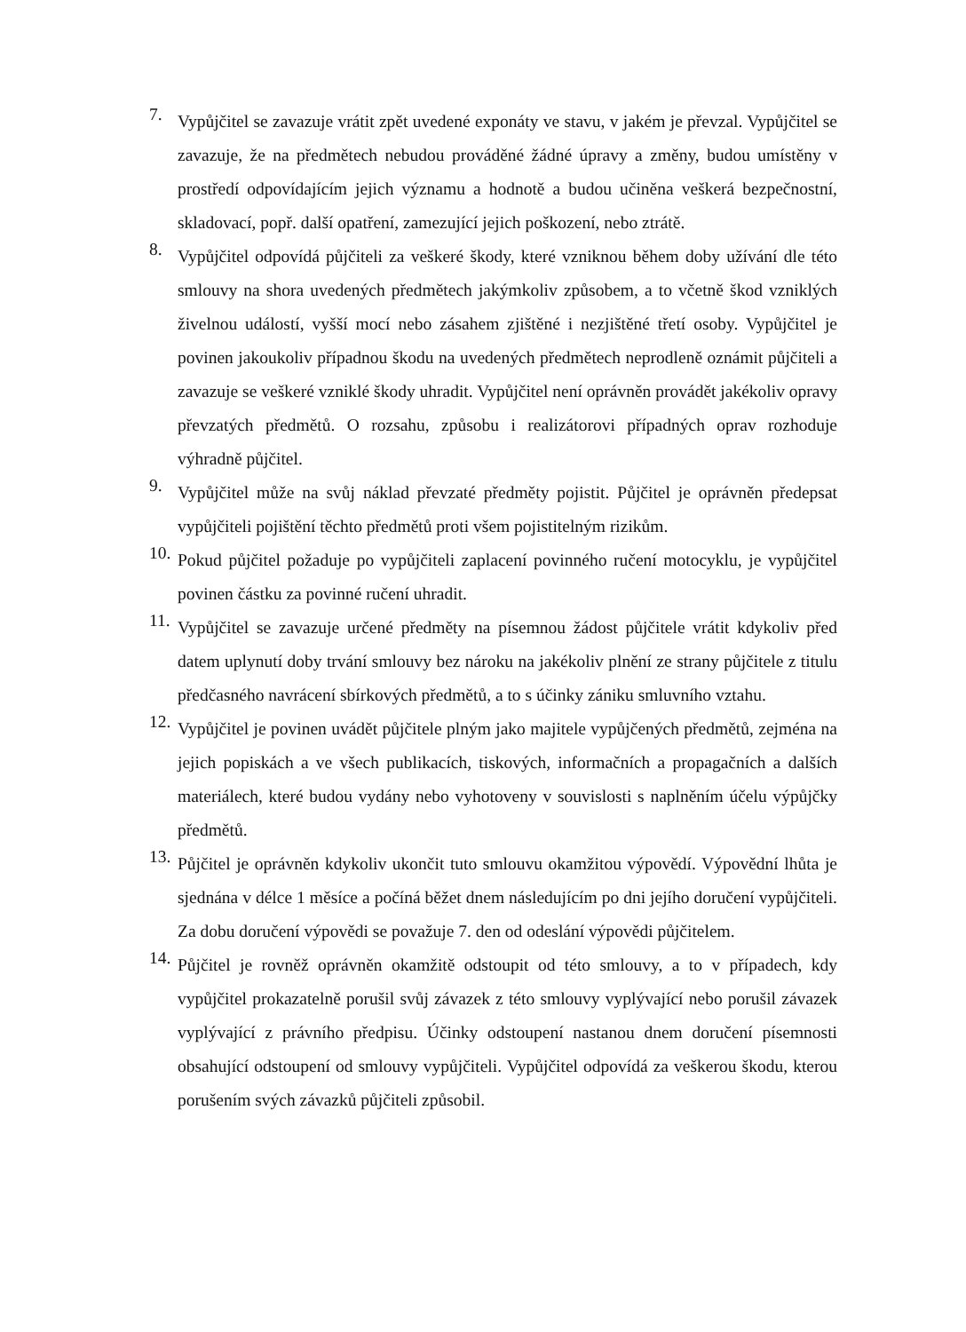7.
Vypůjčitel se zavazuje vrátit zpět uvedené exponáty ve stavu, v jakém je převzal. Vypůjčitel se zavazuje, že na předmětech nebudou prováděné žádné úpravy a změny, budou umístěny v prostředí odpovídajícím jejich významu a hodnotě a budou učiněna veškerá bezpečnostní, skladovací, popř. další opatření, zamezující jejich poškození, nebo ztrátě.
8.
Vypůjčitel odpovídá půjčiteli za veškeré škody, které vzniknou během doby užívání dle této smlouvy na shora uvedených předmětech jakýmkoliv způsobem, a to včetně škod vzniklých živelnou událostí, vyšší mocí nebo zásahem zjištěné i nezjištěné třetí osoby. Vypůjčitel je povinen jakoukoliv případnou škodu na uvedených předmětech neprodleně oznámit půjčiteli a zavazuje se veškeré vzniklé škody uhradit. Vypůjčitel není oprávněn provádět jakékoliv opravy převzatých předmětů. O rozsahu, způsobu i realizátorovi případných oprav rozhoduje výhradně půjčitel.
9.
Vypůjčitel může na svůj náklad převzaté předměty pojistit. Půjčitel je oprávněn předepsat vypůjčiteli pojištění těchto předmětů proti všem pojistitelným rizikům.
10.
Pokud půjčitel požaduje po vypůjčiteli zaplacení povinného ručení motocyklu, je vypůjčitel povinen částku za povinné ručení uhradit.
11.
Vypůjčitel se zavazuje určené předměty na písemnou žádost půjčitele vrátit kdykoliv před datem uplynutí doby trvání smlouvy bez nároku na jakékoliv plnění ze strany půjčitele z titulu předčasného navrácení sbírkových předmětů, a to s účinky zániku smluvního vztahu.
12.
Vypůjčitel je povinen uvádět půjčitele plným jako majitele vypůjčených předmětů, zejména na jejich popiskách a ve všech publikacích, tiskových, informačních a propagačních a dalších materiálech, které budou vydány nebo vyhotoveny v souvislosti s naplněním účelu výpůjčky předmětů.
13.
Půjčitel je oprávněn kdykoliv ukončit tuto smlouvu okamžitou výpovědí. Výpovědní lhůta je sjednána v délce 1 měsíce a počíná běžet dnem následujícím po dni jejího doručení vypůjčiteli. Za dobu doručení výpovědi se považuje 7. den od odeslání výpovědi půjčitelem.
14.
Půjčitel je rovněž oprávněn okamžitě odstoupit od této smlouvy, a to v případech, kdy vypůjčitel prokazatelně porušil svůj závazek z této smlouvy vyplývající nebo porušil závazek vyplývající z právního předpisu. Účinky odstoupení nastanou dnem doručení písemnosti obsahující odstoupení od smlouvy vypůjčiteli. Vypůjčitel odpovídá za veškerou škodu, kterou porušením svých závazků půjčiteli způsobil.